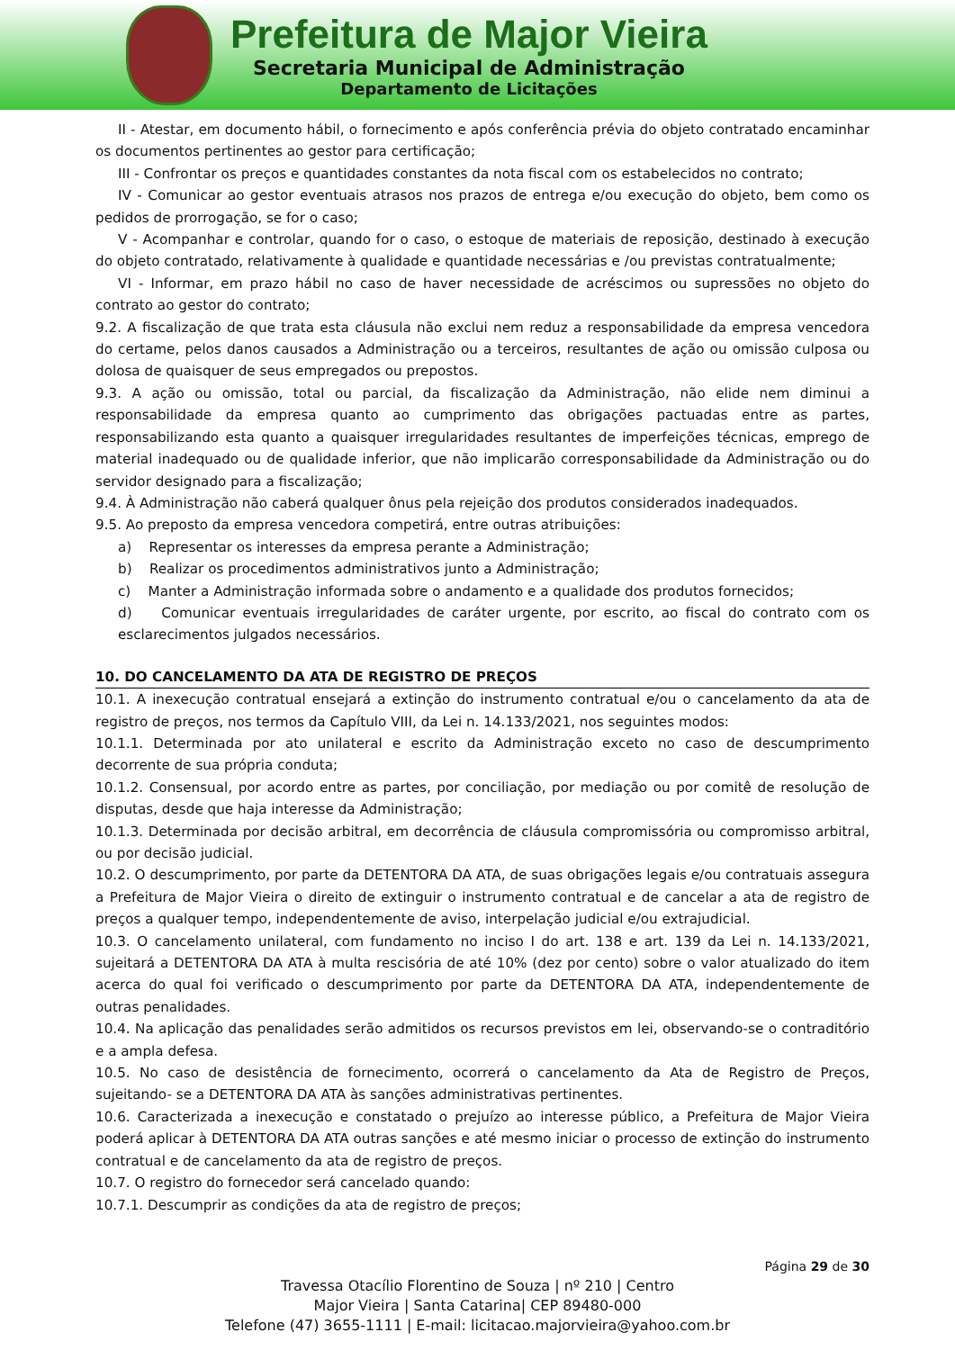Prefeitura de Major Vieira
Secretaria Municipal de Administração
Departamento de Licitações
II - Atestar, em documento hábil, o fornecimento e após conferência prévia do objeto contratado encaminhar os documentos pertinentes ao gestor para certificação;
III - Confrontar os preços e quantidades constantes da nota fiscal com os estabelecidos no contrato;
IV - Comunicar ao gestor eventuais atrasos nos prazos de entrega e/ou execução do objeto, bem como os pedidos de prorrogação, se for o caso;
V - Acompanhar e controlar, quando for o caso, o estoque de materiais de reposição, destinado à execução do objeto contratado, relativamente à qualidade e quantidade necessárias e /ou previstas contratualmente;
VI - Informar, em prazo hábil no caso de haver necessidade de acréscimos ou supressões no objeto do contrato ao gestor do contrato;
9.2. A fiscalização de que trata esta cláusula não exclui nem reduz a responsabilidade da empresa vencedora do certame, pelos danos causados a Administração ou a terceiros, resultantes de ação ou omissão culposa ou dolosa de quaisquer de seus empregados ou prepostos.
9.3. A ação ou omissão, total ou parcial, da fiscalização da Administração, não elide nem diminui a responsabilidade da empresa quanto ao cumprimento das obrigações pactuadas entre as partes, responsabilizando esta quanto a quaisquer irregularidades resultantes de imperfeições técnicas, emprego de material inadequado ou de qualidade inferior, que não implicarão corresponsabilidade da Administração ou do servidor designado para a fiscalização;
9.4. À Administração não caberá qualquer ônus pela rejeição dos produtos considerados inadequados.
9.5. Ao preposto da empresa vencedora competirá, entre outras atribuições:
a) Representar os interesses da empresa perante a Administração;
b) Realizar os procedimentos administrativos junto a Administração;
c) Manter a Administração informada sobre o andamento e a qualidade dos produtos fornecidos;
d) Comunicar eventuais irregularidades de caráter urgente, por escrito, ao fiscal do contrato com os esclarecimentos julgados necessários.
10. DO CANCELAMENTO DA ATA DE REGISTRO DE PREÇOS
10.1. A inexecução contratual ensejará a extinção do instrumento contratual e/ou o cancelamento da ata de registro de preços, nos termos da Capítulo VIII, da Lei n. 14.133/2021, nos seguintes modos:
10.1.1. Determinada por ato unilateral e escrito da Administração exceto no caso de descumprimento decorrente de sua própria conduta;
10.1.2. Consensual, por acordo entre as partes, por conciliação, por mediação ou por comitê de resolução de disputas, desde que haja interesse da Administração;
10.1.3. Determinada por decisão arbitral, em decorrência de cláusula compromissória ou compromisso arbitral, ou por decisão judicial.
10.2. O descumprimento, por parte da DETENTORA DA ATA, de suas obrigações legais e/ou contratuais assegura a Prefeitura de Major Vieira o direito de extinguir o instrumento contratual e de cancelar a ata de registro de preços a qualquer tempo, independentemente de aviso, interpelação judicial e/ou extrajudicial.
10.3. O cancelamento unilateral, com fundamento no inciso I do art. 138 e art. 139 da Lei n. 14.133/2021, sujeitará a DETENTORA DA ATA à multa rescisória de até 10% (dez por cento) sobre o valor atualizado do item acerca do qual foi verificado o descumprimento por parte da DETENTORA DA ATA, independentemente de outras penalidades.
10.4. Na aplicação das penalidades serão admitidos os recursos previstos em lei, observando-se o contraditório e a ampla defesa.
10.5. No caso de desistência de fornecimento, ocorrerá o cancelamento da Ata de Registro de Preços, sujeitando- se a DETENTORA DA ATA às sanções administrativas pertinentes.
10.6. Caracterizada a inexecução e constatado o prejuízo ao interesse público, a Prefeitura de Major Vieira poderá aplicar à DETENTORA DA ATA outras sanções e até mesmo iniciar o processo de extinção do instrumento contratual e de cancelamento da ata de registro de preços.
10.7. O registro do fornecedor será cancelado quando:
10.7.1. Descumprir as condições da ata de registro de preços;
Página 29 de 30
Travessa Otacílio Florentino de Souza | nº 210 | Centro
Major Vieira | Santa Catarina| CEP 89480-000
Telefone (47) 3655-1111 | E-mail: licitacao.majorvieira@yahoo.com.br